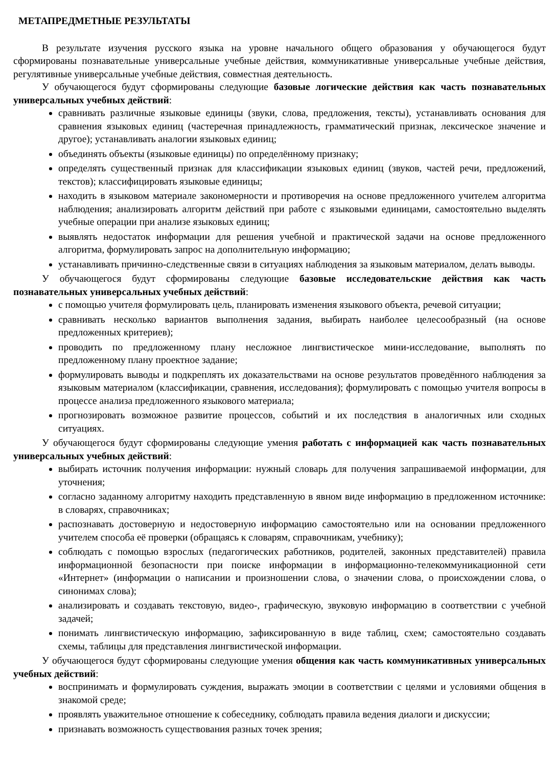МЕТАПРЕДМЕТНЫЕ РЕЗУЛЬТАТЫ
В результате изучения русского языка на уровне начального общего образования у обучающегося будут сформированы познавательные универсальные учебные действия, коммуникативные универсальные учебные действия, регулятивные универсальные учебные действия, совместная деятельность.
У обучающегося будут сформированы следующие базовые логические действия как часть познавательных универсальных учебных действий:
сравнивать различные языковые единицы (звуки, слова, предложения, тексты), устанавливать основания для сравнения языковых единиц (частеречная принадлежность, грамматический признак, лексическое значение и другое); устанавливать аналогии языковых единиц;
объединять объекты (языковые единицы) по определённому признаку;
определять существенный признак для классификации языковых единиц (звуков, частей речи, предложений, текстов); классифицировать языковые единицы;
находить в языковом материале закономерности и противоречия на основе предложенного учителем алгоритма наблюдения; анализировать алгоритм действий при работе с языковыми единицами, самостоятельно выделять учебные операции при анализе языковых единиц;
выявлять недостаток информации для решения учебной и практической задачи на основе предложенного алгоритма, формулировать запрос на дополнительную информацию;
устанавливать причинно-следственные связи в ситуациях наблюдения за языковым материалом, делать выводы.
У обучающегося будут сформированы следующие базовые исследовательские действия как часть познавательных универсальных учебных действий:
с помощью учителя формулировать цель, планировать изменения языкового объекта, речевой ситуации;
сравнивать несколько вариантов выполнения задания, выбирать наиболее целесообразный (на основе предложенных критериев);
проводить по предложенному плану несложное лингвистическое мини-исследование, выполнять по предложенному плану проектное задание;
формулировать выводы и подкреплять их доказательствами на основе результатов проведённого наблюдения за языковым материалом (классификации, сравнения, исследования); формулировать с помощью учителя вопросы в процессе анализа предложенного языкового материала;
прогнозировать возможное развитие процессов, событий и их последствия в аналогичных или сходных ситуациях.
У обучающегося будут сформированы следующие умения работать с информацией как часть познавательных универсальных учебных действий:
выбирать источник получения информации: нужный словарь для получения запрашиваемой информации, для уточнения;
согласно заданному алгоритму находить представленную в явном виде информацию в предложенном источнике: в словарях, справочниках;
распознавать достоверную и недостоверную информацию самостоятельно или на основании предложенного учителем способа её проверки (обращаясь к словарям, справочникам, учебнику);
соблюдать с помощью взрослых (педагогических работников, родителей, законных представителей) правила информационной безопасности при поиске информации в информационно-телекоммуникационной сети «Интернет» (информации о написании и произношении слова, о значении слова, о происхождении слова, о синонимах слова);
анализировать и создавать текстовую, видео-, графическую, звуковую информацию в соответствии с учебной задачей;
понимать лингвистическую информацию, зафиксированную в виде таблиц, схем; самостоятельно создавать схемы, таблицы для представления лингвистической информации.
У обучающегося будут сформированы следующие умения общения как часть коммуникативных универсальных учебных действий:
воспринимать и формулировать суждения, выражать эмоции в соответствии с целями и условиями общения в знакомой среде;
проявлять уважительное отношение к собеседнику, соблюдать правила ведения диалоги и дискуссии;
признавать возможность существования разных точек зрения;